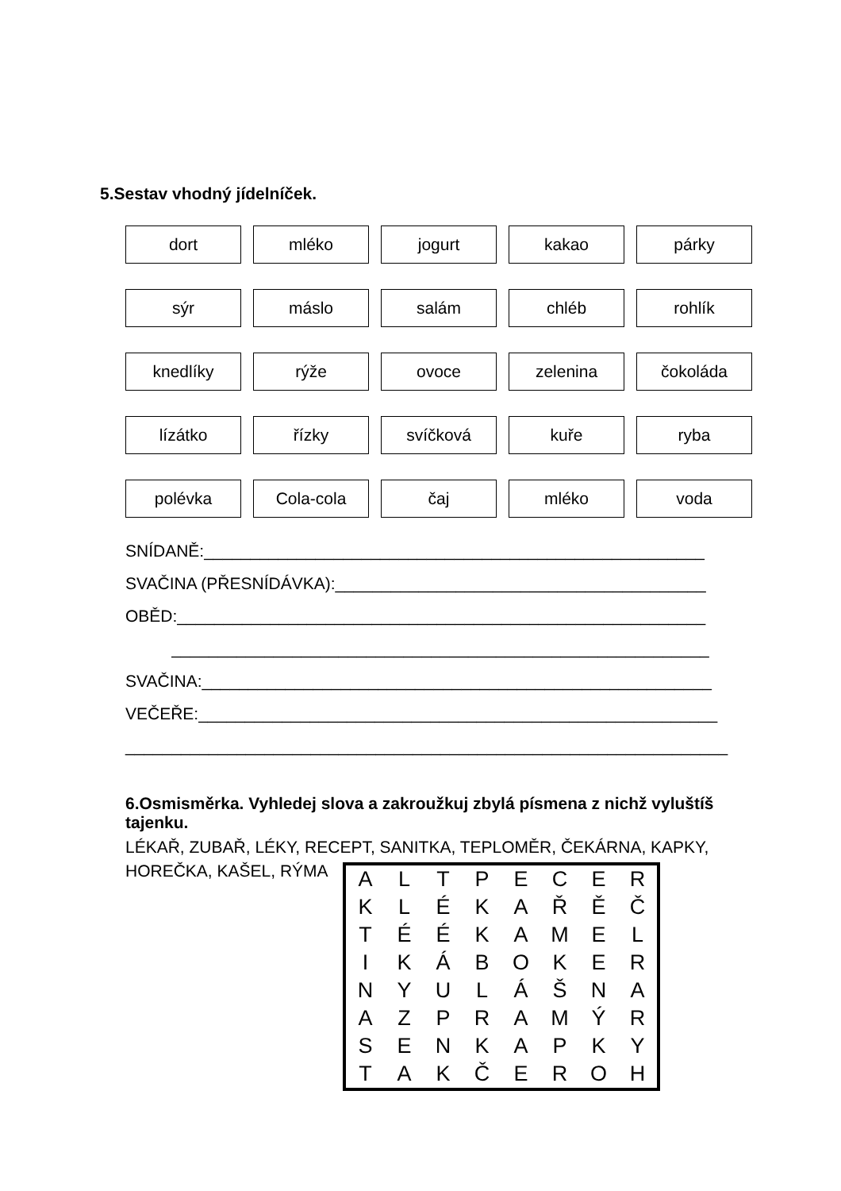5.Sestav vhodný jídelníček.
dort
mléko
jogurt
kakao
párky
sýr
máslo
salám
chléb
rohlík
knedlíky
rýže
ovoce
zelenina
čokoláda
lízátko
řízky
svíčková
kuře
ryba
polévka
Cola-cola
čaj
mléko
voda
SNÍDANĚ:______________________________________________________
SVAČINA (PŘESNÍDÁVKA):________________________________________
OBĚD:_________________________________________________________
__________________________________________________________
SVAČINA:_______________________________________________________
VEČEŘE:________________________________________________________
_________________________________________________________________
6.Osmisměrka. Vyhledej slova a zakroužkuj zbylá písmena z nichž vyluštíš tajenku.
LÉKAŘ, ZUBAŘ, LÉKY, RECEPT, SANITKA, TEPLOMĚR, ČEKÁRNA, KAPKY, HOREČKA, KAŠEL, RÝMA
| A | L | T | P | E | C | E | R |
| K | L | É | K | A | Ř | Ě | Č |
| T | É | É | K | A | M | E | L |
| I | K | Á | B | O | K | E | R |
| N | Y | U | L | Á | Š | N | A |
| A | Z | P | R | A | M | Ý | R |
| S | E | N | K | A | P | K | Y |
| T | A | K | Č | E | R | O | H |